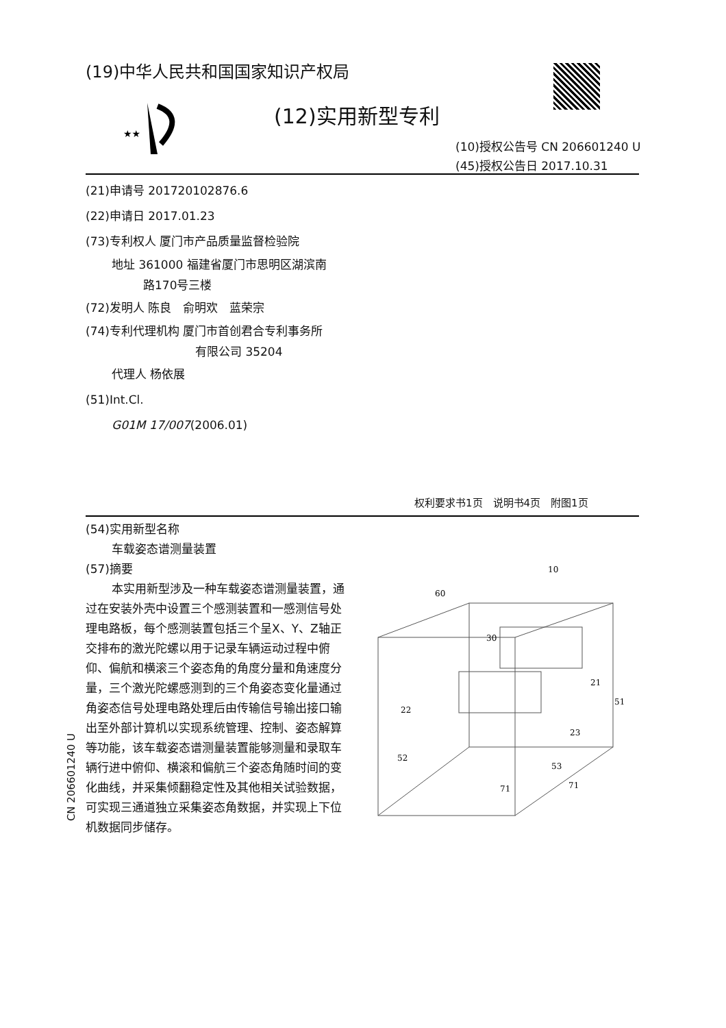(19)中华人民共和国国家知识产权局
★★
(12)实用新型专利
(10)授权公告号 CN 206601240 U
(45)授权公告日 2017.10.31
(21)申请号 201720102876.6
(22)申请日 2017.01.23
(73)专利权人 厦门市产品质量监督检验院
地址 361000 福建省厦门市思明区湖滨南
路170号三楼
(72)发明人 陈良　俞明欢　蓝荣宗
(74)专利代理机构 厦门市首创君合专利事务所
有限公司 35204
代理人 杨依展
(51)Int.Cl.
G01M 17/007(2006.01)
权利要求书1页　说明书4页　附图1页
(54)实用新型名称
车载姿态谱测量装置
(57)摘要
本实用新型涉及一种车载姿态谱测量装置，通过在安装外壳中设置三个感测装置和一感测信号处理电路板，每个感测装置包括三个呈X、Y、Z轴正交排布的激光陀螺以用于记录车辆运动过程中俯仰、偏航和横滚三个姿态角的角度分量和角速度分量，三个激光陀螺感测到的三个角姿态变化量通过角姿态信号处理电路处理后由传输信号输出接口输出至外部计算机以实现系统管理、控制、姿态解算等功能，该车载姿态谱测量装置能够测量和录取车辆行进中俯仰、横滚和偏航三个姿态角随时间的变化曲线，并采集倾翻稳定性及其他相关试验数据，可实现三通道独立采集姿态角数据，并实现上下位机数据同步储存。
10
60
30
21
51
22
23
52
53
71
71
CN 206601240 U